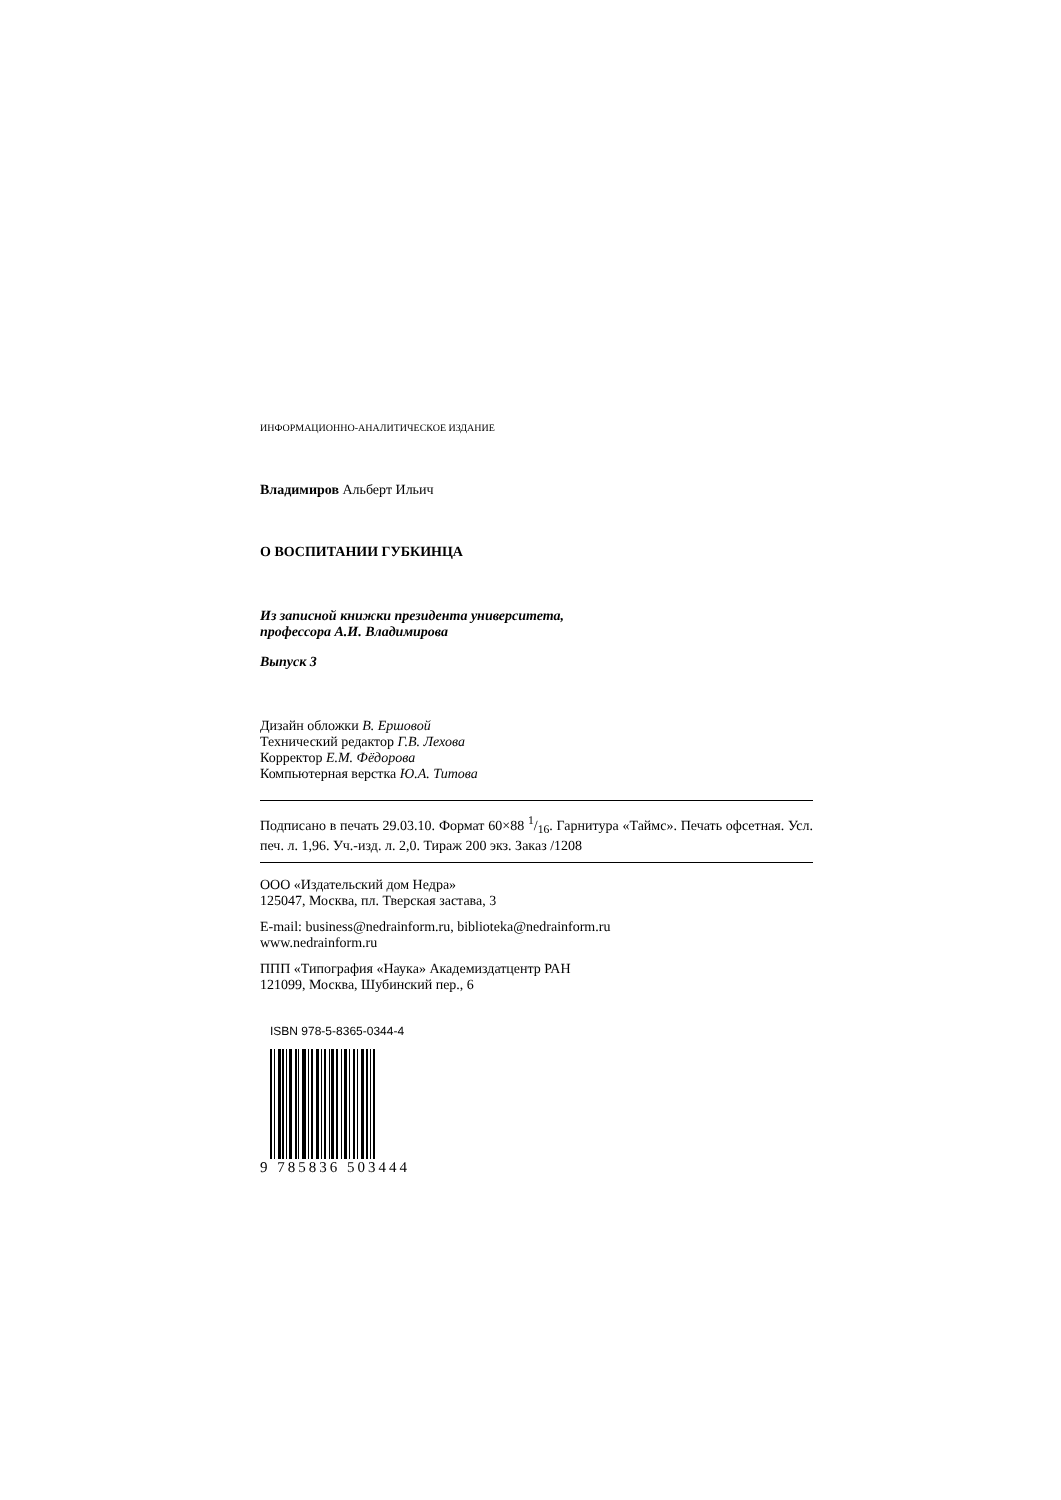ИНФОРМАЦИОННО-АНАЛИТИЧЕСКОЕ ИЗДАНИЕ
Владимиров Альберт Ильич
О ВОСПИТАНИИ ГУБКИНЦА
Из записной книжки президента университета,
профессора А.И. Владимирова
Выпуск 3
Дизайн обложки В. Ершовой
Технический редактор Г.В. Лехова
Корректор Е.М. Фёдорова
Компьютерная верстка Ю.А. Титова
Подписано в печать 29.03.10. Формат 60×88 1/16. Гарнитура «Таймс». Печать офсетная. Усл. печ. л. 1,96. Уч.-изд. л. 2,0. Тираж 200 экз. Заказ /1208
ООО «Издательский дом Недра»
125047, Москва, пл. Тверская застава, 3
E-mail: business@nedrainform.ru, biblioteka@nedrainform.ru
www.nedrainform.ru
ППП «Типография «Наука» Академиздатцентр РАН
121099, Москва, Шубинский пер., 6
ISBN 978-5-8365-0344-4
9 785836 503444